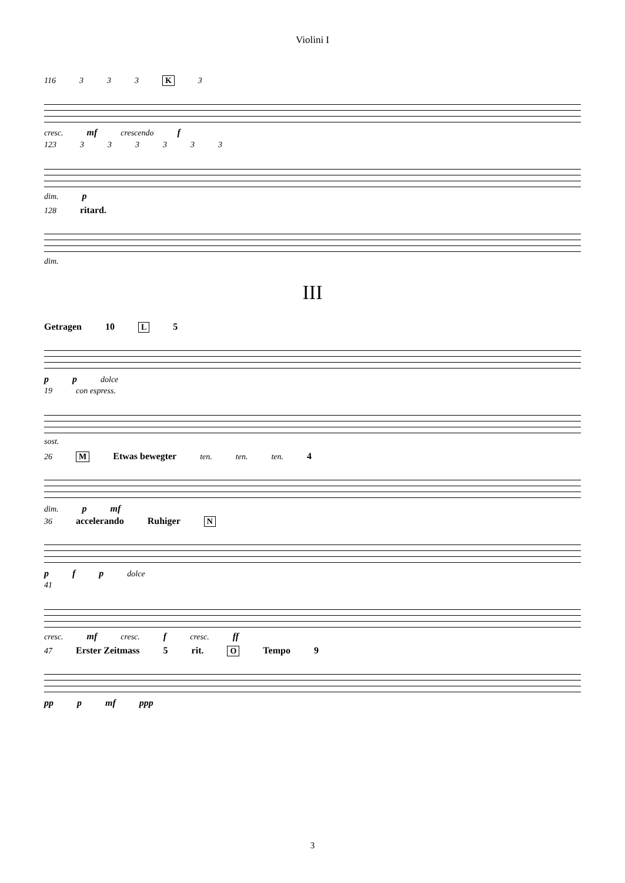Violini I
116 3 3 3 K 3
cresc. mf crescendo f
123 333333
dim. p
128 ritard.
dim.
III
Getragen 10 L 5
pp dolce
19 con espress.
sost.
26 M Etwas bewegter ten. ten. ten. 4
dim. pmf
36 accelerando Ruhiger N
pf p dolce
41
cresc. mf cresc. f cresc. ff
47 Erster Zeitmass 5 rit. O Tempo 9
pp p mf ppp
3